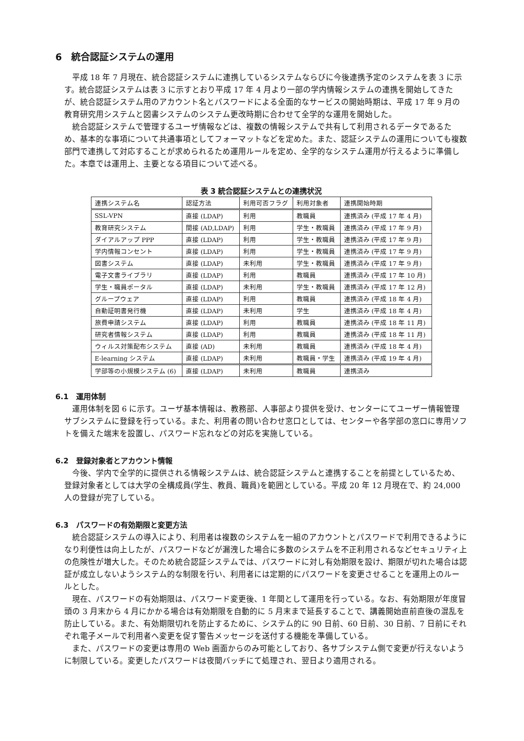6　統合認証システムの運用
平成 18 年 7 月現在、統合認証システムに連携しているシステムならびに今後連携予定のシステムを表 3 に示す。統合認証システムは表 3 に示すとおり平成 17 年 4 月より一部の学内情報システムの連携を開始してきたが、統合認証システム用のアカウント名とパスワードによる全面的なサービスの開始時期は、平成 17 年 9 月の教育研究用システムと図書システムのシステム更改時期に合わせて全学的な運用を開始した。
統合認証システムで管理するユーザ情報などは、複数の情報システムで共有して利用されるデータであるため、基本的な事項について共通事項としてフォーマットなどを定めた。また、認証システムの運用についても複数部門で連携して対応することが求められるため運用ルールを定め、全学的なシステム運用が行えるように準備した。本章では運用上、主要となる項目について述べる。
表 3 統合認証システムとの連携状況
| 連携システム名 | 認証方法 | 利用可否フラグ | 利用対象者 | 連携開始時期 |
| --- | --- | --- | --- | --- |
| SSL-VPN | 直接 (LDAP) | 利用 | 教職員 | 連携済み (平成 17 年 4 月) |
| 教育研究システム | 間接 (AD,LDAP) | 利用 | 学生・教職員 | 連携済み (平成 17 年 9 月) |
| ダイアルアップ PPP | 直接 (LDAP) | 利用 | 学生・教職員 | 連携済み (平成 17 年 9 月) |
| 学内情報コンセント | 直接 (LDAP) | 利用 | 学生・教職員 | 連携済み (平成 17 年 9 月) |
| 図書システム | 直接 (LDAP) | 未利用 | 学生・教職員 | 連携済み (平成 17 年 9 月) |
| 電子文書ライブラリ | 直接 (LDAP) | 利用 | 教職員 | 連携済み (平成 17 年 10 月) |
| 学生・職員ポータル | 直接 (LDAP) | 未利用 | 学生・教職員 | 連携済み (平成 17 年 12 月) |
| グループウェア | 直接 (LDAP) | 利用 | 教職員 | 連携済み (平成 18 年 4 月) |
| 自動証明書発行機 | 直接 (LDAP) | 未利用 | 学生 | 連携済み (平成 18 年 4 月) |
| 旅費申請システム | 直接 (LDAP) | 利用 | 教職員 | 連携済み (平成 18 年 11 月) |
| 研究者情報システム | 直接 (LDAP) | 利用 | 教職員 | 連携済み (平成 18 年 11 月) |
| ウィルス対策配布システム | 直接 (AD) | 未利用 | 教職員 | 連携済み (平成 18 年 4 月) |
| E-learning システム | 直接 (LDAP) | 未利用 | 教職員・学生 | 連携済み (平成 19 年 4 月) |
| 学部等の小規模システム (6) | 直接 (LDAP) | 未利用 | 教職員 | 連携済み |
6.1　運用体制
運用体制を図 6 に示す。ユーザ基本情報は、教務部、人事部より提供を受け、センターにてユーザー情報管理サブシステムに登録を行っている。また、利用者の問い合わせ窓口としては、センターや各学部の窓口に専用ソフトを備えた端末を設置し、パスワード忘れなどの対応を実施している。
6.2　登録対象者とアカウント情報
今後、学内で全学的に提供される情報システムは、統合認証システムと連携することを前提としているため、登録対象者としては大学の全構成員(学生、教員、職員)を範囲としている。平成 20 年 12 月現在で、約 24,000 人の登録が完了している。
6.3　パスワードの有効期限と変更方法
統合認証システムの導入により、利用者は複数のシステムを一組のアカウントとパスワードで利用できるようになり利便性は向上したが、パスワードなどが漏洩した場合に多数のシステムを不正利用されるなどセキュリティ上の危険性が増大した。そのため統合認証システムでは、パスワードに対し有効期限を設け、期限が切れた場合は認証が成立しないようシステム的な制限を行い、利用者には定期的にパスワードを変更させることを運用上のルールとした。
現在、パスワードの有効期限は、パスワード変更後、1 年間として運用を行っている。なお、有効期限が年度冒頭の 3 月末から 4 月にかかる場合は有効期限を自動的に 5 月末まで延長することで、講義開始直前直後の混乱を防止している。また、有効期限切れを防止するために、システム的に 90 日前、60 日前、30 日前、7 日前にそれぞれ電子メールで利用者へ変更を促す警告メッセージを送付する機能を準備している。
また、パスワードの変更は専用の Web 画面からのみ可能としており、各サブシステム側で変更が行えないように制限している。変更したパスワードは夜間バッチにて処理され、翌日より適用される。